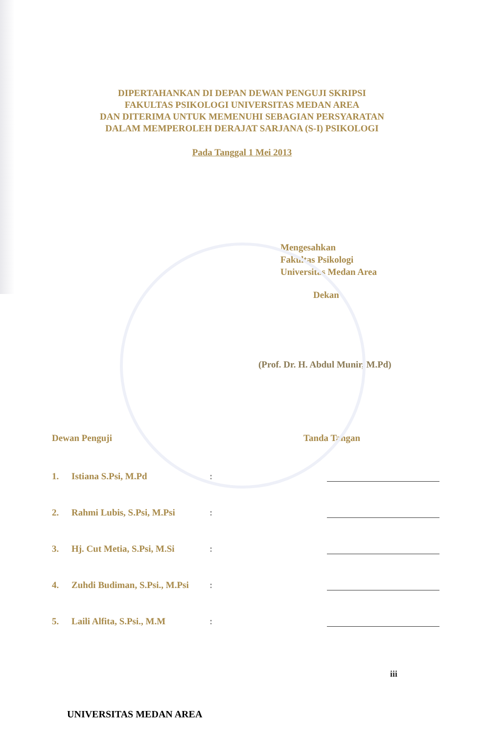DIPERTAHANKAN DI DEPAN DEWAN PENGUJI SKRIPSI
FAKULTAS PSIKOLOGI UNIVERSITAS MEDAN AREA
DAN DITERIMA UNTUK MEMENUHI SEBAGIAN PERSYARATAN
DALAM MEMPEROLEH DERAJAT SARJANA (S-I) PSIKOLOGI
Pada Tanggal 1 Mei 2013
Mengesahkan
Fakultas Psikologi
Universitas Medan Area
Dekan
(Prof. Dr. H. Abdul Munir, M.Pd)
Dewan Penguji Tanda Tangan
1. Istiana S.Psi, M.Pd :
2. Rahmi Lubis, S.Psi, M.Psi :
3. Hj. Cut Metia, S.Psi, M.Si :
4. Zuhdi Budiman, S.Psi., M.Psi :
5. Laili Alfita, S.Psi., M.M :
iii
UNIVERSITAS MEDAN AREA